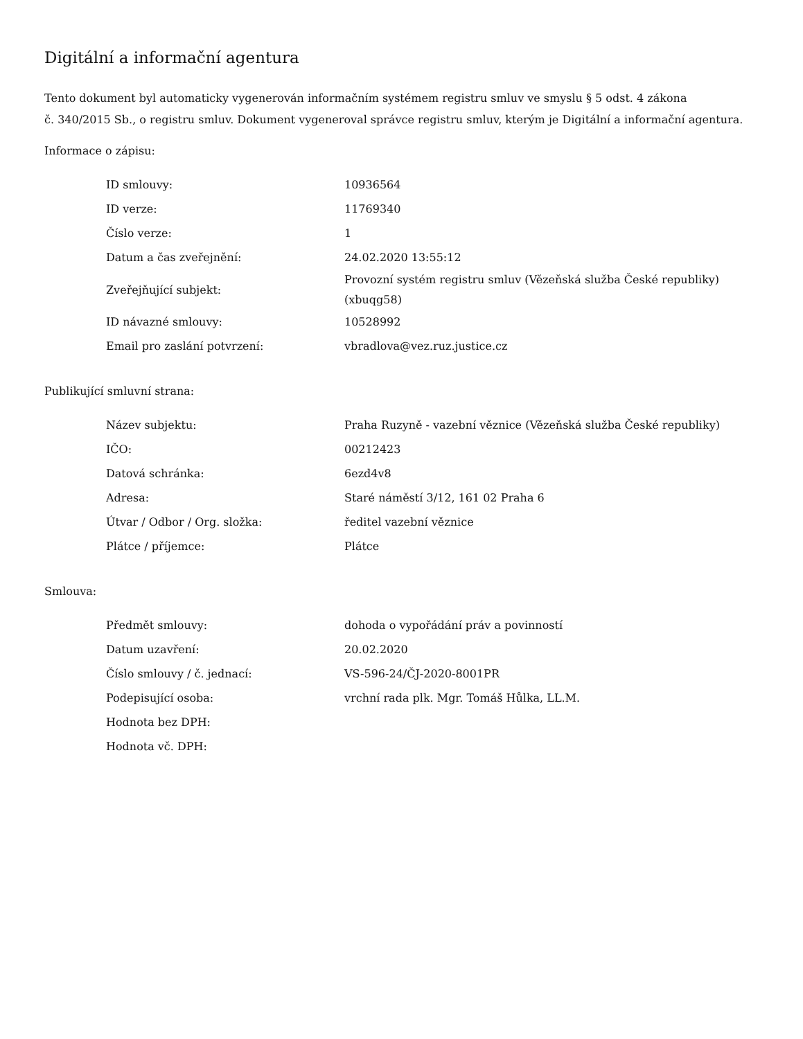Digitální a informační agentura
Tento dokument byl automaticky vygenerován informačním systémem registru smluv ve smyslu § 5 odst. 4 zákona
č. 340/2015 Sb., o registru smluv. Dokument vygeneroval správce registru smluv, kterým je Digitální a informační agentura.
Informace o zápisu:
| ID smlouvy: | 10936564 |
| ID verze: | 11769340 |
| Číslo verze: | 1 |
| Datum a čas zveřejnění: | 24.02.2020 13:55:12 |
| Zveřejňující subjekt: | Provozní systém registru smluv (Vězeňská služba České republiky) (xbuqg58) |
| ID návazné smlouvy: | 10528992 |
| Email pro zaslání potvrzení: | vbradlova@vez.ruz.justice.cz |
Publikující smluvní strana:
| Název subjektu: | Praha Ruzyně - vazební věznice (Vězeňská služba České republiky) |
| IČO: | 00212423 |
| Datová schránka: | 6ezd4v8 |
| Adresa: | Staré náměstí 3/12, 161 02 Praha 6 |
| Útvar / Odbor / Org. složka: | ředitel vazební věznice |
| Plátce / příjemce: | Plátce |
Smlouva:
| Předmět smlouvy: | dohoda o vypořádání práv a povinností |
| Datum uzavření: | 20.02.2020 |
| Číslo smlouvy / č. jednací: | VS-596-24/ČJ-2020-8001PR |
| Podepisující osoba: | vrchní rada plk. Mgr. Tomáš Hůlka, LL.M. |
| Hodnota bez DPH: | |
| Hodnota vč. DPH: | |